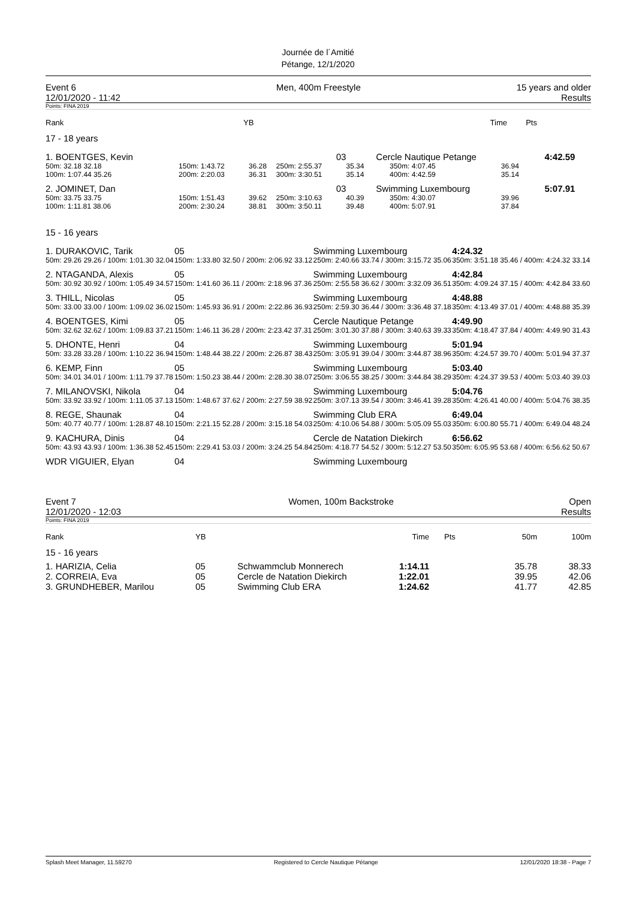Journée de l´Amitié
Pétange, 12/1/2020
Event 6
12/01/2020 - 11:42 Men, 400m Freestyle 15 years and older
Results
Points: FINA 2019
| Rank | YB | Time | Pts | |
17 - 18 years
| 1. BOENTGES, Kevin | 03 | | | Cercle Nautique Petange | | | 4:42.59 |
| 50m: 32.18 32.18 | 150m: 1:43.72 | 36.28 | 250m: 2:55.37 | 35.34 | 350m: 4:07.45 | 36.94 | |
| 100m: 1:07.44 35.26 | 200m: 2:20.03 | 36.31 | 300m: 3:30.51 | 35.14 | 400m: 4:42.59 | 35.14 | |
| 2. JOMINET, Dan | 03 | | | Swimming Luxembourg | | | 5:07.91 |
| 50m: 33.75 33.75 | 150m: 1:51.43 | 39.62 | 250m: 3:10.63 | 40.39 | 350m: 4:30.07 | 39.96 | |
| 100m: 1:11.81 38.06 | 200m: 2:30.24 | 38.81 | 300m: 3:50.11 | 39.48 | 400m: 5:07.91 | 37.84 | |
15 - 16 years
| 1. DURAKOVIC, Tarik | 05 | Swimming Luxembourg | 4:24.32 |
| 50m: 29.26 29.26 / 100m: 1:01.30 32.04 | 150m: 1:33.80 32.50 / 200m: 2:06.92 33.12 | 250m: 2:40.66 33.74 / 300m: 3:15.72 35.06 | 350m: 3:51.18 35.46 / 400m: 4:24.32 33.14 |
| 2. NTAGANDA, Alexis | 05 | Swimming Luxembourg | 4:42.84 |
| 50m: 30.92 30.92 / 100m: 1:05.49 34.57 | 150m: 1:41.60 36.11 / 200m: 2:18.96 37.36 | 250m: 2:55.58 36.62 / 300m: 3:32.09 36.51 | 350m: 4:09.24 37.15 / 400m: 4:42.84 33.60 |
| 3. THILL, Nicolas | 05 | Swimming Luxembourg | 4:48.88 |
| 50m: 33.00 33.00 / 100m: 1:09.02 36.02 | 150m: 1:45.93 36.91 / 200m: 2:22.86 36.93 | 250m: 2:59.30 36.44 / 300m: 3:36.48 37.18 | 350m: 4:13.49 37.01 / 400m: 4:48.88 35.39 |
| 4. BOENTGES, Kimi | 05 | Cercle Nautique Petange | 4:49.90 |
| 50m: 32.62 32.62 / 100m: 1:09.83 37.21 | 150m: 1:46.11 36.28 / 200m: 2:23.42 37.31 | 250m: 3:01.30 37.88 / 300m: 3:40.63 39.33 | 350m: 4:18.47 37.84 / 400m: 4:49.90 31.43 |
| 5. DHONTE, Henri | 04 | Swimming Luxembourg | 5:01.94 |
| 50m: 33.28 33.28 / 100m: 1:10.22 36.94 | 150m: 1:48.44 38.22 / 200m: 2:26.87 38.43 | 250m: 3:05.91 39.04 / 300m: 3:44.87 38.96 | 350m: 4:24.57 39.70 / 400m: 5:01.94 37.37 |
| 6. KEMP, Finn | 05 | Swimming Luxembourg | 5:03.40 |
| 50m: 34.01 34.01 / 100m: 1:11.79 37.78 | 150m: 1:50.23 38.44 / 200m: 2:28.30 38.07 | 250m: 3:06.55 38.25 / 300m: 3:44.84 38.29 | 350m: 4:24.37 39.53 / 400m: 5:03.40 39.03 |
| 7. MILANOVSKI, Nikola | 04 | Swimming Luxembourg | 5:04.76 |
| 50m: 33.92 33.92 / 100m: 1:11.05 37.13 | 150m: 1:48.67 37.62 / 200m: 2:27.59 38.92 | 250m: 3:07.13 39.54 / 300m: 3:46.41 39.28 | 350m: 4:26.41 40.00 / 400m: 5:04.76 38.35 |
| 8. REGE, Shaunak | 04 | Swimming Club ERA | 6:49.04 |
| 50m: 40.77 40.77 / 100m: 1:28.87 48.10 | 150m: 2:21.15 52.28 / 200m: 3:15.18 54.03 | 250m: 4:10.06 54.88 / 300m: 5:05.09 55.03 | 350m: 6:00.80 55.71 / 400m: 6:49.04 48.24 |
| 9. KACHURA, Dinis | 04 | Cercle de Natation Diekirch | 6:56.62 |
| 50m: 43.93 43.93 / 100m: 1:36.38 52.45 | 150m: 2:29.41 53.03 / 200m: 3:24.25 54.84 | 250m: 4:18.77 54.52 / 300m: 5:12.27 53.50 | 350m: 6:05.95 53.68 / 400m: 6:56.62 50.67 |
| WDR VIGUIER, Elyan | 04 | Swimming Luxembourg | |
Event 7
12/01/2020 - 12:03 Women, 100m Backstroke Open
Results
Points: FINA 2019
| Rank | YB | | Time | Pts | 50m | 100m |
15 - 16 years
| 1. HARIZIA, Celia | 05 | Schwammclub Monnerech | 1:14.11 | | 35.78 | 38.33 |
| 2. CORREIA, Eva | 05 | Cercle de Natation Diekirch | 1:22.01 | | 39.95 | 42.06 |
| 3. GRUNDHEBER, Marilou | 05 | Swimming Club ERA | 1:24.62 | | 41.77 | 42.85 |
Splash Meet Manager, 11.59270 Registered to Cercle Nautique Pétange 12/01/2020 18:38 - Page 7